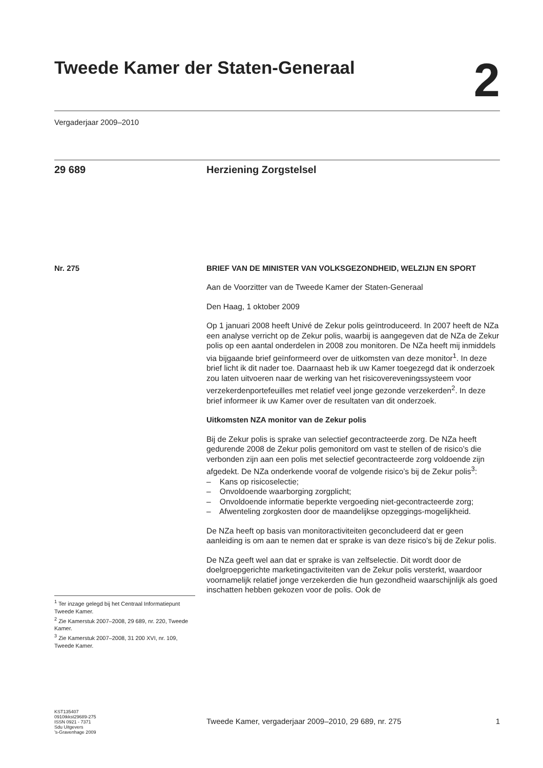Tweede Kamer der Staten-Generaal
2
Vergaderjaar 2009–2010
29 689 Herziening Zorgstelsel
Nr. 275
BRIEF VAN DE MINISTER VAN VOLKSGEZONDHEID, WELZIJN EN SPORT
Aan de Voorzitter van de Tweede Kamer der Staten-Generaal
Den Haag, 1 oktober 2009
Op 1 januari 2008 heeft Univé de Zekur polis geïntroduceerd. In 2007 heeft de NZa een analyse verricht op de Zekur polis, waarbij is aangegeven dat de NZa de Zekur polis op een aantal onderdelen in 2008 zou monitoren. De NZa heeft mij inmiddels via bijgaande brief geïnformeerd over de uitkomsten van deze monitor<sup>1</sup>. In deze brief licht ik dit nader toe. Daarnaast heb ik uw Kamer toegezegd dat ik onderzoek zou laten uitvoeren naar de werking van het risicovereveningssysteem voor verzekerdenportefeuilles met relatief veel jonge gezonde verzekerden<sup>2</sup>. In deze brief informeer ik uw Kamer over de resultaten van dit onderzoek.
Uitkomsten NZA monitor van de Zekur polis
Bij de Zekur polis is sprake van selectief gecontracteerde zorg. De NZa heeft gedurende 2008 de Zekur polis gemonitord om vast te stellen of de risico’s die verbonden zijn aan een polis met selectief gecontracteerde zorg voldoende zijn afgedekt. De NZa onderkende vooraf de volgende risico’s bij de Zekur polis<sup>3</sup>:
– Kans op risicoselectie;
– Onvoldoende waarborging zorgplicht;
– Onvoldoende informatie beperkte vergoeding niet-gecontracteerde zorg;
– Afwenteling zorgkosten door de maandelijkse opzeggings-mogelijkheid.
De NZa heeft op basis van monitoractiviteiten geconcludeerd dat er geen aanleiding is om aan te nemen dat er sprake is van deze risico’s bij de Zekur polis.
De NZa geeft wel aan dat er sprake is van zelfselectie. Dit wordt door de doelgroepgerichte marketingactiviteiten van de Zekur polis versterkt, waardoor voornamelijk relatief jonge verzekerden die hun gezondheid waarschijnlijk als goed inschatten hebben gekozen voor de polis. Ook de
<sup>1</sup> Ter inzage gelegd bij het Centraal Informatiepunt Tweede Kamer.
<sup>2</sup> Zie Kamerstuk 2007–2008, 29 689, nr. 220, Tweede Kamer.
<sup>3</sup> Zie Kamerstuk 2007–2008, 31 200 XVI, nr. 109, Tweede Kamer.
KST135407
0910tkkst29689-275
ISSN 0921 - 7371
Sdu Uitgevers
’s-Gravenhage 2009
Tweede Kamer, vergaderjaar 2009–2010, 29 689, nr. 275 1